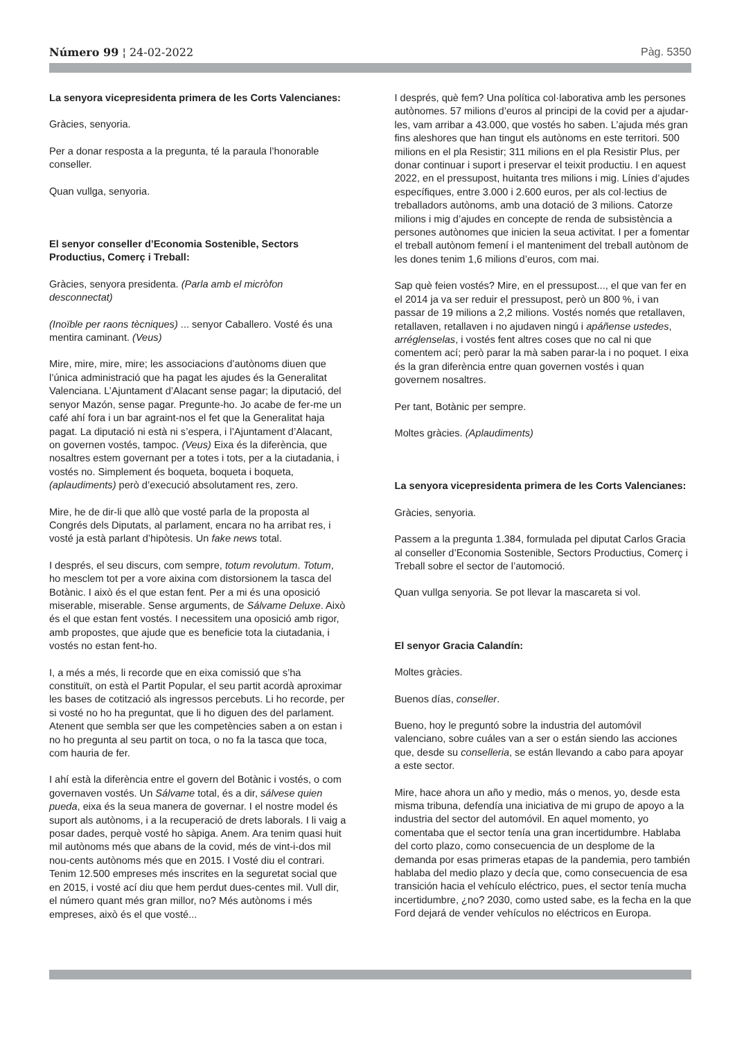Número 99 ¦ 24-02-2022 Pàg. 5350
La senyora vicepresidenta primera de les Corts Valencianes:
Gràcies, senyoria.
Per a donar resposta a la pregunta, té la paraula l’honorable conseller.
Quan vullga, senyoria.
El senyor conseller d’Economia Sostenible, Sectors Productius, Comerç i Treball:
Gràcies, senyora presidenta. (Parla amb el micròfon desconnectat)
(Inoïble per raons tècniques) ... senyor Caballero. Vosté és una mentira caminant. (Veus)
Mire, mire, mire, mire; les associacions d’autònoms diuen que l’única administració que ha pagat les ajudes és la Generalitat Valenciana. L’Ajuntament d’Alacant sense pagar; la diputació, del senyor Mazón, sense pagar. Pregunte-ho. Jo acabe de fer-me un café ahí fora i un bar agraint-nos el fet que la Generalitat haja pagat. La diputació ni està ni s’espera, i l’Ajuntament d’Alacant, on governen vostés, tampoc. (Veus) Eixa és la diferència, que nosaltres estem governant per a totes i tots, per a la ciutadania, i vostés no. Simplement és boqueta, boqueta i boqueta, (aplaudiments) però d’execució absolutament res, zero.
Mire, he de dir-li que allò que vosté parla de la proposta al Congrés dels Diputats, al parlament, encara no ha arribat res, i vosté ja està parlant d’hipòtesis. Un fake news total.
I després, el seu discurs, com sempre, totum revolutum. Totum, ho mesclem tot per a vore aixina com distorsionem la tasca del Botànic. I això és el que estan fent. Per a mi és una oposició miserable, miserable. Sense arguments, de Sálvame Deluxe. Això és el que estan fent vostés. I necessitem una oposició amb rigor, amb propostes, que ajude que es beneficie tota la ciutadania, i vostés no estan fent-ho.
I, a més a més, li recorde que en eixa comissió que s’ha constituït, on està el Partit Popular, el seu partit acordà aproximar les bases de cotització als ingressos percebuts. Li ho recorde, per si vosté no ho ha preguntat, que li ho diguen des del parlament. Atenent que sembla ser que les competències saben a on estan i no ho pregunta al seu partit on toca, o no fa la tasca que toca, com hauria de fer.
I ahí està la diferència entre el govern del Botànic i vostés, o com governaven vostés. Un Sálvame total, és a dir, sálvese quien pueda, eixa és la seua manera de governar. I el nostre model és suport als autònoms, i a la recuperació de drets laborals. I li vaig a posar dades, perquè vosté ho sàpiga. Anem. Ara tenim quasi huit mil autònoms més que abans de la covid, més de vint-i-dos mil nou-cents autònoms més que en 2015. I Vosté diu el contrari. Tenim 12.500 empreses més inscrites en la seguretat social que en 2015, i vosté ací diu que hem perdut dues-centes mil. Vull dir, el número quant més gran millor, no? Més autònoms i més empreses, això és el que vosté...
I després, què fem? Una política col·laborativa amb les persones autònomes. 57 milions d’euros al principi de la covid per a ajudar-les, vam arribar a 43.000, que vostés ho saben. L’ajuda més gran fins aleshores que han tingut els autònoms en este territori. 500 milions en el pla Resistir; 311 milions en el pla Resistir Plus, per donar continuar i suport i preservar el teixit productiu. I en aquest 2022, en el pressupost, huitanta tres milions i mig. Línies d’ajudes específiques, entre 3.000 i 2.600 euros, per als col·lectius de treballadors autònoms, amb una dotació de 3 milions. Catorze milions i mig d’ajudes en concepte de renda de subsistència a persones autònomes que inicien la seua activitat. I per a fomentar el treball autònom femení i el manteniment del treball autònom de les dones tenim 1,6 milions d’euros, com mai.
Sap què feien vostés? Mire, en el pressupost..., el que van fer en el 2014 ja va ser reduir el pressupost, però un 800 %, i van passar de 19 milions a 2,2 milions. Vostés només que retallaven, retallaven, retallaven i no ajudaven ningú i apáñense ustedes, arréglenselas, i vostés fent altres coses que no cal ni que comentem ací; però parar la mà saben parar-la i no poquet. I eixa és la gran diferència entre quan governen vostés i quan governem nosaltres.
Per tant, Botànic per sempre.
Moltes gràcies. (Aplaudiments)
La senyora vicepresidenta primera de les Corts Valencianes:
Gràcies, senyoria.
Passem a la pregunta 1.384, formulada pel diputat Carlos Gracia al conseller d’Economia Sostenible, Sectors Productius, Comerç i Treball sobre el sector de l’automoció.
Quan vullga senyoria. Se pot llevar la mascareta si vol.
El senyor Gracia Calandín:
Moltes gràcies.
Buenos días, conseller.
Bueno, hoy le preguntó sobre la industria del automóvil valenciano, sobre cuáles van a ser o están siendo las acciones que, desde su conselleria, se están llevando a cabo para apoyar a este sector.
Mire, hace ahora un año y medio, más o menos, yo, desde esta misma tribuna, defendía una iniciativa de mi grupo de apoyo a la industria del sector del automóvil. En aquel momento, yo comentaba que el sector tenía una gran incertidumbre. Hablaba del corto plazo, como consecuencia de un desplome de la demanda por esas primeras etapas de la pandemia, pero también hablaba del medio plazo y decía que, como consecuencia de esa transición hacia el vehículo eléctrico, pues, el sector tenía mucha incertidumbre, ¿no? 2030, como usted sabe, es la fecha en la que Ford dejará de vender vehículos no eléctricos en Europa.